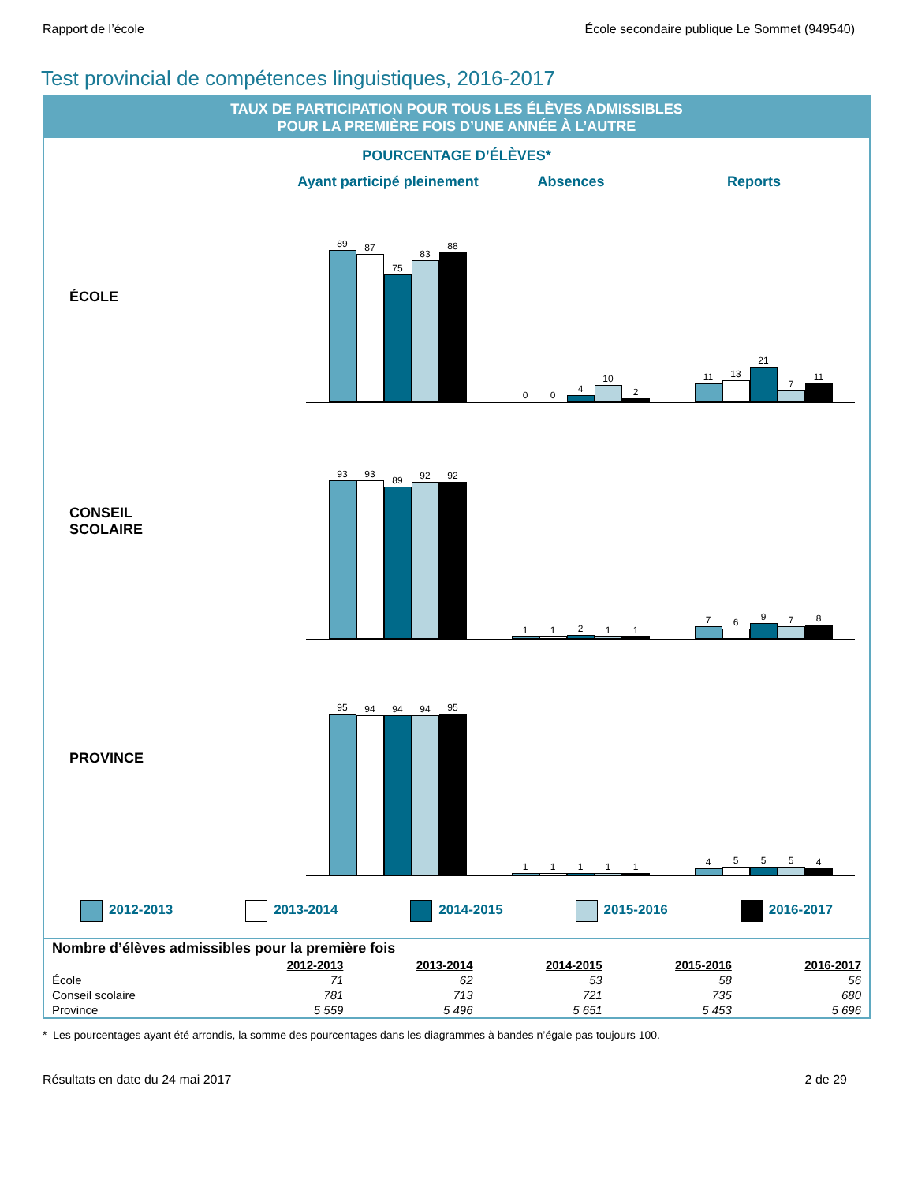Rapport de l’école École secondaire publique Le Sommet (949540)
Test provincial de compétences linguistiques, 2016-2017
TAUX DE PARTICIPATION POUR TOUS LES ÉLÈVES ADMISSIBLES
POUR LA PREMIÈRE FOIS D’UNE ANNÉE À L’AUTRE
POURCENTAGE D’ÉLÈVES*
Ayant participé pleinement
Absences Reports
ÉCOLE
89
87
75
83
88
0
0
4
10
2
11
13
21
7
11
CONSEIL
SCOLAIRE
93
93
89
92
92
1
1
2
1
1
7
6
9
7
8
PROVINCE
95
94
94
94
95
1
1
1
1
1
4
5
5
5
4
2012-2013 2013-2014 2014-2015 2015-2016 2016-2017
| Nombre d’élèves admissibles pour la première fois | | | | | |
| | 2012-2013 | 2013-2014 | 2014-2015 | 2015-2016 | 2016-2017 |
| École | 71 | 62 | 53 | 58 | 56 |
| Conseil scolaire | 781 | 713 | 721 | 735 | 680 |
| Province | 5 559 | 5 496 | 5 651 | 5 453 | 5 696 |
* Les pourcentages ayant été arrondis, la somme des pourcentages dans les diagrammes à bandes n’égale pas toujours 100.
Résultats en date du 24 mai 2017 2 de 29